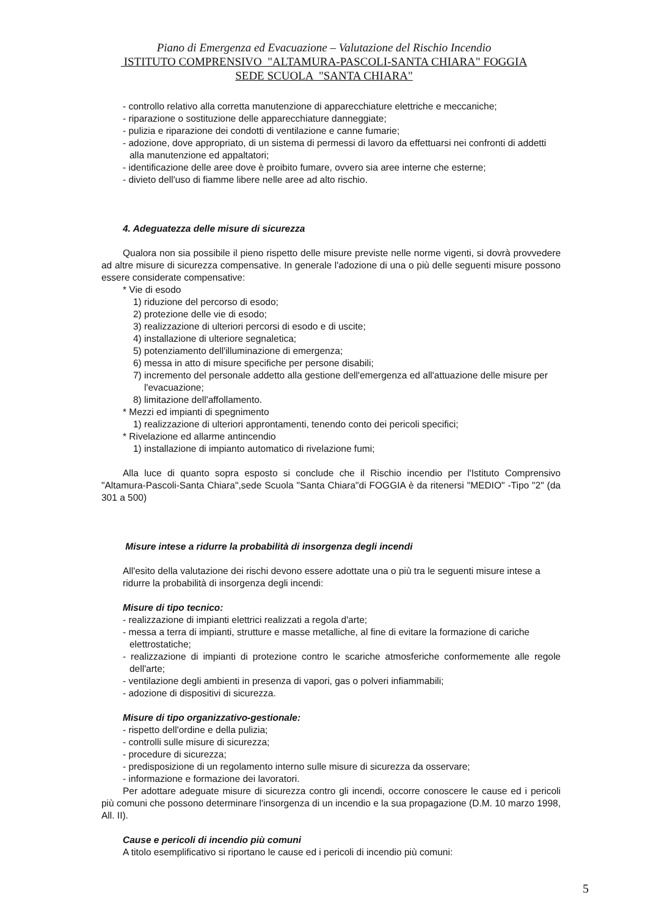Piano di Emergenza ed Evacuazione – Valutazione del Rischio Incendio
ISTITUTO COMPRENSIVO "ALTAMURA-PASCOLI-SANTA CHIARA" FOGGIA
SEDE SCUOLA "SANTA CHIARA"
- controllo relativo alla corretta manutenzione di apparecchiature elettriche e meccaniche;
- riparazione o sostituzione delle apparecchiature danneggiate;
- pulizia e riparazione dei condotti di ventilazione e canne fumarie;
- adozione, dove appropriato, di un sistema di permessi di lavoro da effettuarsi nei confronti di addetti alla manutenzione ed appaltatori;
- identificazione delle aree dove è proibito fumare, ovvero sia aree interne che esterne;
- divieto dell'uso di fiamme libere nelle aree ad alto rischio.
4. Adeguatezza delle misure di sicurezza
Qualora non sia possibile il pieno rispetto delle misure previste nelle norme vigenti, si dovrà provvedere ad altre misure di sicurezza compensative. In generale l'adozione di una o più delle seguenti misure possono essere considerate compensative:
* Vie di esodo
1) riduzione del percorso di esodo;
2) protezione delle vie di esodo;
3) realizzazione di ulteriori percorsi di esodo e di uscite;
4) installazione di ulteriore segnaletica;
5) potenziamento dell'illuminazione di emergenza;
6) messa in atto di misure specifiche per persone disabili;
7) incremento del personale addetto alla gestione dell'emergenza ed all'attuazione delle misure per l'evacuazione;
8) limitazione dell'affollamento.
* Mezzi ed impianti di spegnimento
1) realizzazione di ulteriori approntamenti, tenendo conto dei pericoli specifici;
* Rivelazione ed allarme antincendio
1) installazione di impianto automatico di rivelazione fumi;
Alla luce di quanto sopra esposto si conclude che il Rischio incendio per l'Istituto Comprensivo "Altamura-Pascoli-Santa Chiara",sede Scuola "Santa Chiara"di FOGGIA è da ritenersi "MEDIO" -Tipo "2" (da 301 a 500)
Misure intese a ridurre la probabilità di insorgenza degli incendi
All'esito della valutazione dei rischi devono essere adottate una o più tra le seguenti misure intese a ridurre la probabilità di insorgenza degli incendi:
Misure di tipo tecnico:
- realizzazione di impianti elettrici realizzati a regola d'arte;
- messa a terra di impianti, strutture e masse metalliche, al fine di evitare la formazione di cariche elettrostatiche;
- realizzazione di impianti di protezione contro le scariche atmosferiche conformemente alle regole dell'arte;
- ventilazione degli ambienti in presenza di vapori, gas o polveri infiammabili;
- adozione di dispositivi di sicurezza.
Misure di tipo organizzativo-gestionale:
- rispetto dell'ordine e della pulizia;
- controlli sulle misure di sicurezza;
- procedure di sicurezza;
- predisposizione di un regolamento interno sulle misure di sicurezza da osservare;
- informazione e formazione dei lavoratori.
Per adottare adeguate misure di sicurezza contro gli incendi, occorre conoscere le cause ed i pericoli più comuni che possono determinare l'insorgenza di un incendio e la sua propagazione (D.M. 10 marzo 1998, All. II).
Cause e pericoli di incendio più comuni
A titolo esemplificativo si riportano le cause ed i pericoli di incendio più comuni:
5